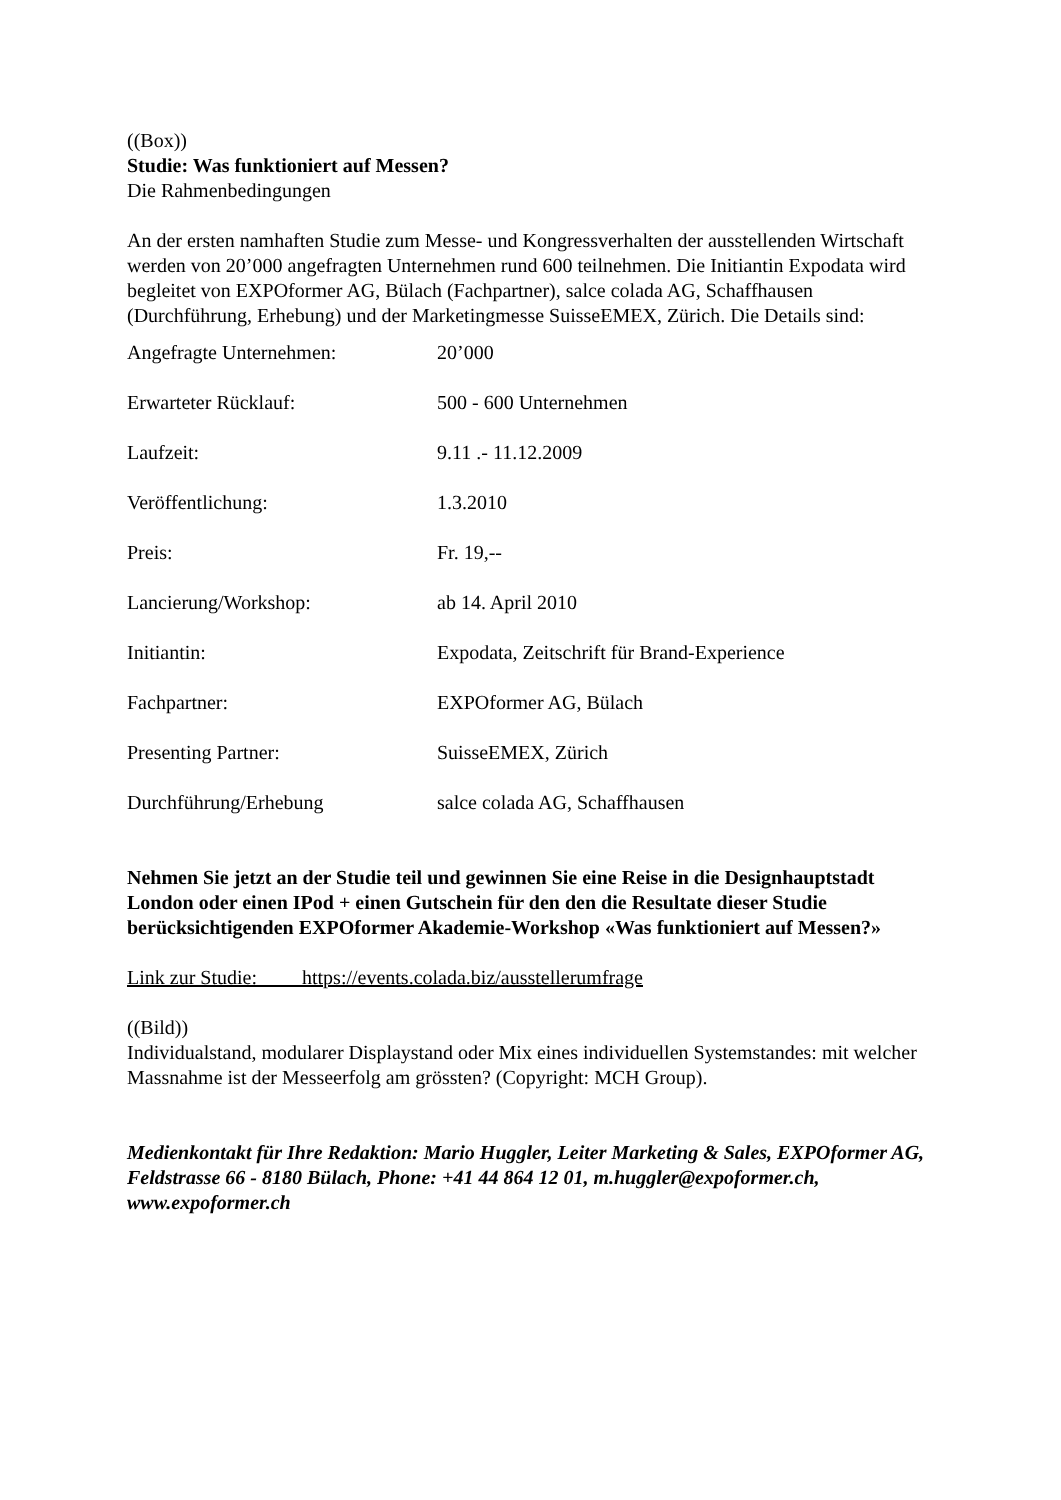((Box))
Studie: Was funktioniert auf Messen?
Die Rahmenbedingungen
An der ersten namhaften Studie zum Messe- und Kongressverhalten der ausstellenden Wirtschaft werden von 20’000 angefragten Unternehmen rund 600 teilnehmen. Die Initiantin Expodata wird begleitet von EXPOformer AG, Bülach (Fachpartner), salce colada AG, Schaffhausen (Durchführung, Erhebung) und der Marketingmesse SuisseEMEX, Zürich. Die Details sind:
| Angefragte Unternehmen: | 20’000 |
| Erwarteter Rücklauf: | 500 - 600 Unternehmen |
| Laufzeit: | 9.11 .- 11.12.2009 |
| Veröffentlichung: | 1.3.2010 |
| Preis: | Fr. 19,-- |
| Lancierung/Workshop: | ab 14. April 2010 |
| Initiantin: | Expodata, Zeitschrift für Brand-Experience |
| Fachpartner: | EXPOformer AG, Bülach |
| Presenting Partner: | SuisseEMEX, Zürich |
| Durchführung/Erhebung | salce colada AG, Schaffhausen |
Nehmen Sie jetzt an der Studie teil und gewinnen Sie eine Reise in die Designhauptstadt London oder einen IPod + einen Gutschein für den den die Resultate dieser Studie berücksichtigenden EXPOformer Akademie-Workshop «Was funktioniert auf Messen?»
Link zur Studie: https://events.colada.biz/ausstellerumfrage
((Bild))
Individualstand, modularer Displaystand oder Mix eines individuellen Systemstandes: mit welcher Massnahme ist der Messeerfolg am grössten? (Copyright: MCH Group).
Medienkontakt für Ihre Redaktion: Mario Huggler, Leiter Marketing & Sales, EXPOformer AG, Feldstrasse 66 - 8180 Bülach, Phone: +41 44 864 12 01, m.huggler@expoformer.ch, www.expoformer.ch